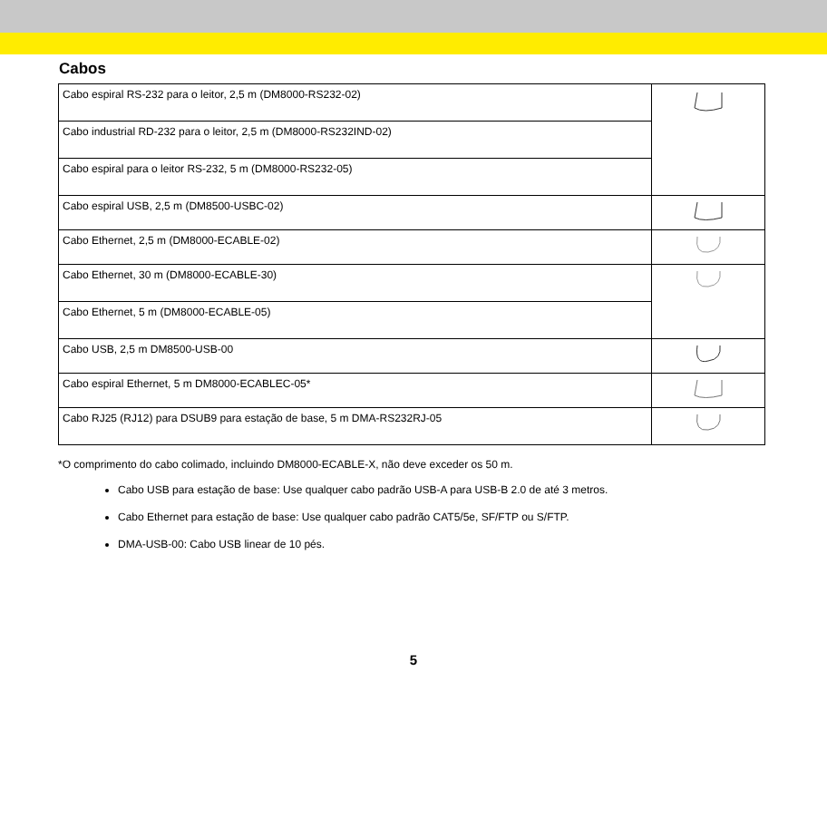Cabos
| Cabo espiral RS-232 para o leitor, 2,5 m (DM8000-RS232-02) | |
| Cabo industrial RD-232 para o leitor, 2,5 m (DM8000-RS232IND-02) | |
| Cabo espiral para o leitor RS-232, 5 m (DM8000-RS232-05) | |
| Cabo espiral USB, 2,5 m (DM8500-USBC-02) | |
| Cabo Ethernet, 2,5 m (DM8000-ECABLE-02) | |
| Cabo Ethernet, 30 m (DM8000-ECABLE-30) | |
| Cabo Ethernet, 5 m (DM8000-ECABLE-05) | |
| Cabo USB, 2,5 m DM8500-USB-00 | |
| Cabo espiral Ethernet, 5 m DM8000-ECABLEC-05* | |
| Cabo RJ25 (RJ12) para DSUB9 para estação de base, 5 m DMA-RS232RJ-05 | |
*O comprimento do cabo colimado, incluindo DM8000-ECABLE-X, não deve exceder os 50 m.
Cabo USB para estação de base: Use qualquer cabo padrão USB-A para USB-B 2.0 de até 3 metros.
Cabo Ethernet para estação de base: Use qualquer cabo padrão CAT5/5e, SF/FTP ou S/FTP.
DMA-USB-00: Cabo USB linear de 10 pés.
5